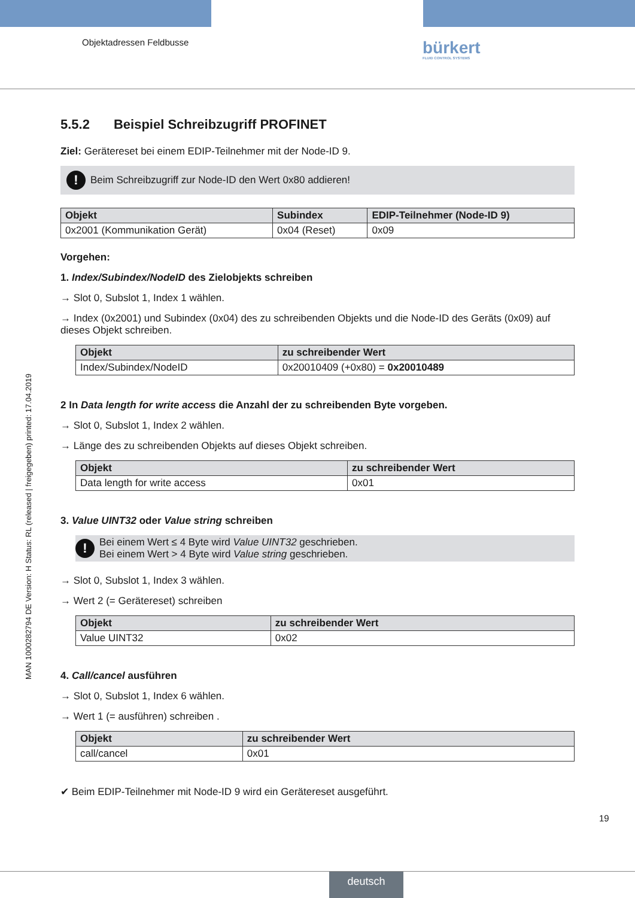Objektadressen Feldbusse bürkert
FLUID CONTROL SYSTEMS
MAN 1000282794 DE Version: H Status: RL (released | freigegeben) printed: 17.04.2019
5.5.2 Beispiel Schreibzugriff PROFINET
Ziel: Gerätereset bei einem EDIP-Teilnehmer mit der Node-ID 9.
!
Beim Schreibzugriff zur Node-ID den Wert 0x80 addieren!
| Objekt | Subindex | EDIP-Teilnehmer (Node-ID 9) |
| --- | --- | --- |
| 0x2001 (Kommunikation Gerät) | 0x04 (Reset) | 0x09 |
Vorgehen:
1. Index/Subindex/NodeID des Zielobjekts schreiben
→ Slot 0, Subslot 1, Index 1 wählen.
→ Index (0x2001) und Subindex (0x04) des zu schreibenden Objekts und die Node-ID des Geräts (0x09) auf dieses Objekt schreiben.
| Objekt | zu schreibender Wert |
| --- | --- |
| Index/Subindex/NodeID | 0x20010409 (+0x80) = 0x20010489 |
2 In Data length for write access die Anzahl der zu schreibenden Byte vorgeben.
→ Slot 0, Subslot 1, Index 2 wählen.
→ Länge des zu schreibenden Objekts auf dieses Objekt schreiben.
| Objekt | zu schreibender Wert |
| --- | --- |
| Data length for write access | 0x01 |
3. Value UINT32 oder Value string schreiben
!
Bei einem Wert ≤ 4 Byte wird Value UINT32 geschrieben.
Bei einem Wert > 4 Byte wird Value string geschrieben.
→ Slot 0, Subslot 1, Index 3 wählen.
→ Wert 2 (= Gerätereset) schreiben
| Objekt | zu schreibender Wert |
| --- | --- |
| Value UINT32 | 0x02 |
4. Call/cancel ausführen
→ Slot 0, Subslot 1, Index 6 wählen.
→ Wert 1 (= ausführen) schreiben .
| Objekt | zu schreibender Wert |
| --- | --- |
| call/cancel | 0x01 |
✔ Beim EDIP-Teilnehmer mit Node-ID 9 wird ein Gerätereset ausgeführt.
19
deutsch